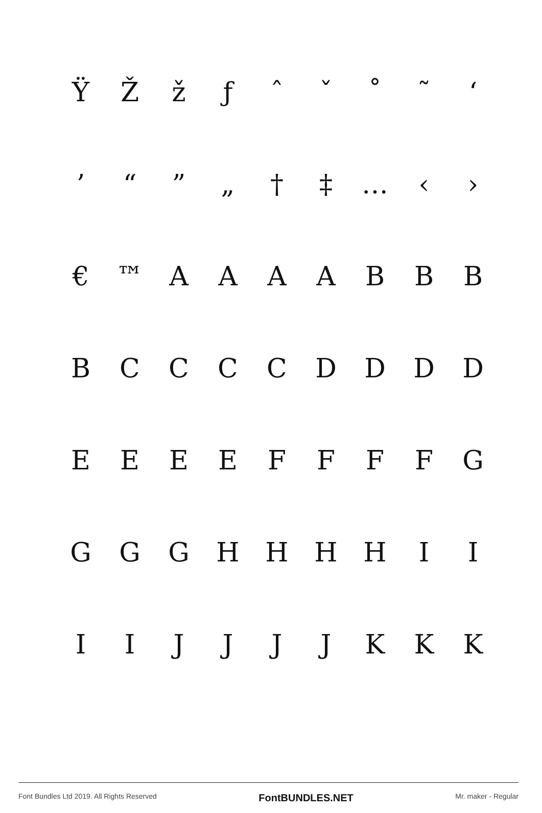ŸŽžƒˆˇ ˚ ˜ ‘
’ “” „ † ‡ … ‹ ›
€ ™ AAAABBB
BCCCCDDDD
EEEEFFFFG
GGGHHHHII
IIJJJJKKK
Font Bundles Ltd 2019. All Rights Reserved FontBUNDLES.NET Mr. maker - Regular